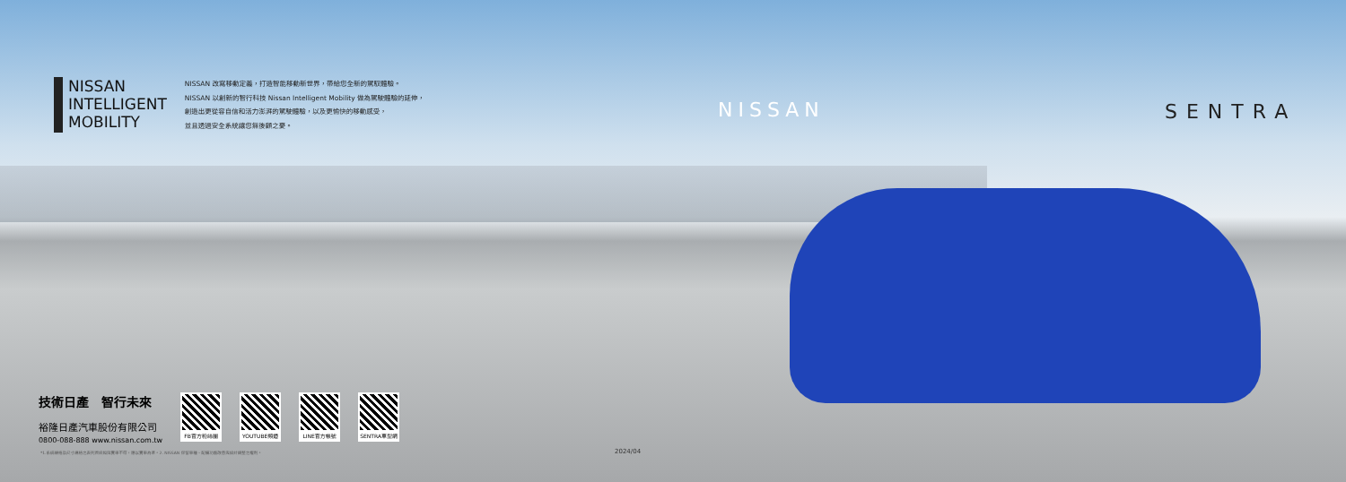NISSAN
INTELLIGENT
MOBILITY
NISSAN 改寫移動定義，打造智能移動新世界，帶給您全新的駕馭體驗。
NISSAN 以創新的智行科技 Nissan Intelligent Mobility 做為駕駛體驗的延伸，
創造出更從容自信和活力澎湃的駕駛體驗，以及更愉快的移動感受，
並且透過安全系統讓您無後顧之憂。
NISSAN SENTRA
技術日產　智行未來
裕隆日產汽車股份有限公司
0800-088-888 www.nissan.com.tw
FB官方粉絲團 YOUTUBE頻道 LINE官方帳號 SENTRA車型網
*1.系統規格及尺寸規格之表列資訊如與實車不符，應以實車為準。2. NISSAN 保留車種、配備功能改善與設計調整之權利。
2024/04